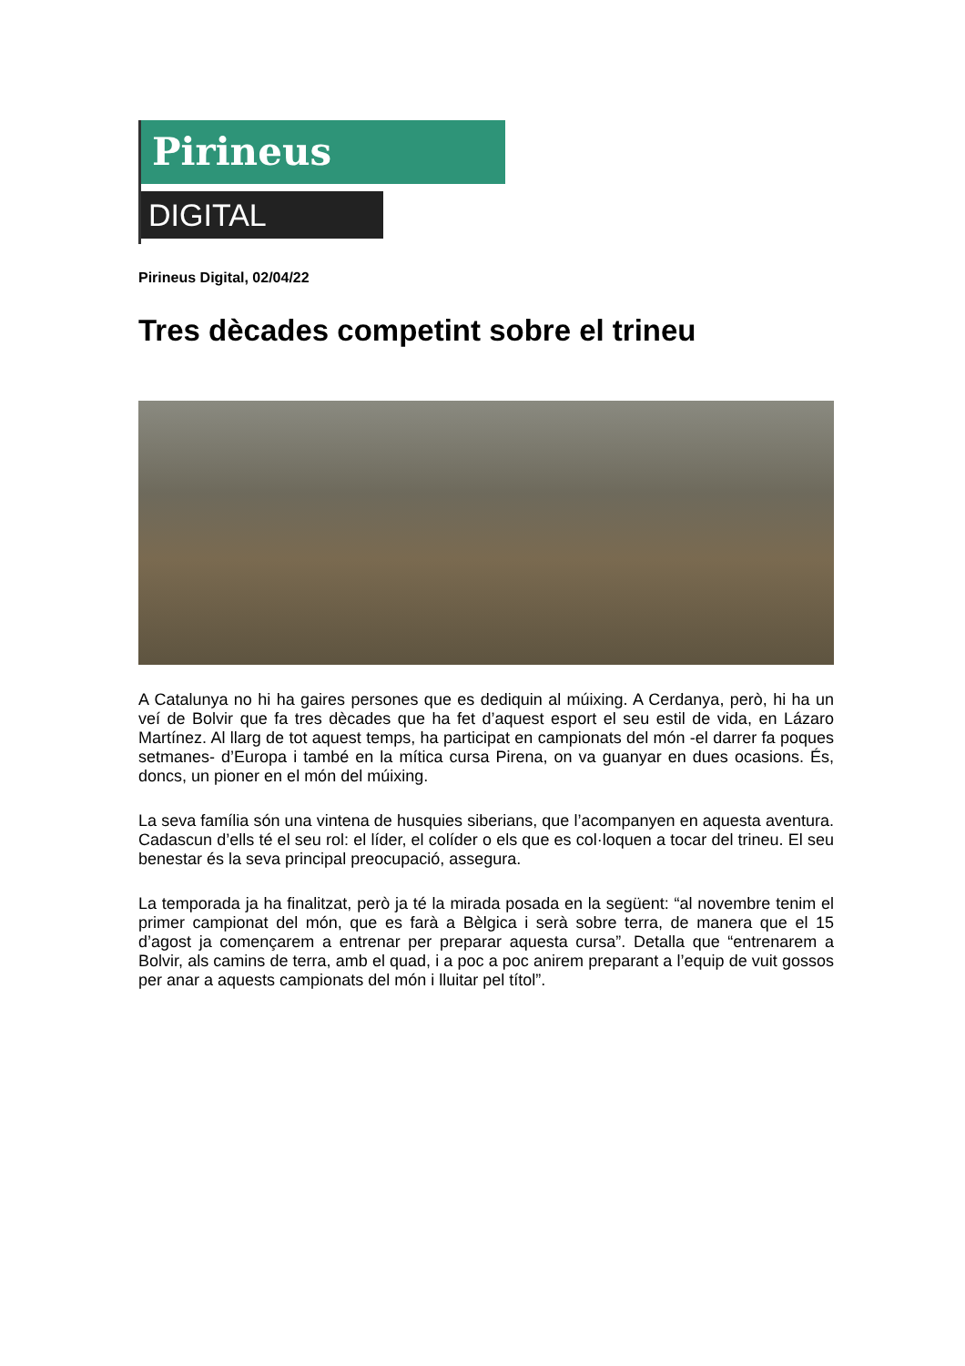Pirineus
DIGITAL
Pirineus Digital, 02/04/22
Tres dècades competint sobre el trineu
A Catalunya no hi ha gaires persones que es dediquin al múixing. A Cerdanya, però, hi ha un veí de Bolvir que fa tres dècades que ha fet d’aquest esport el seu estil de vida, en Lázaro Martínez. Al llarg de tot aquest temps, ha participat en campionats del món -el darrer fa poques setmanes- d’Europa i també en la mítica cursa Pirena, on va guanyar en dues ocasions. És, doncs, un pioner en el món del múixing.
La seva família són una vintena de husquies siberians, que l’acompanyen en aquesta aventura. Cadascun d’ells té el seu rol: el líder, el colíder o els que es col·loquen a tocar del trineu. El seu benestar és la seva principal preocupació, assegura.
La temporada ja ha finalitzat, però ja té la mirada posada en la següent: “al novembre tenim el primer campionat del món, que es farà a Bèlgica i serà sobre terra, de manera que el 15 d’agost ja començarem a entrenar per preparar aquesta cursa”. Detalla que “entrenarem a Bolvir, als camins de terra, amb el quad, i a poc a poc anirem preparant a l’equip de vuit gossos per anar a aquests campionats del món i lluitar pel títol”.